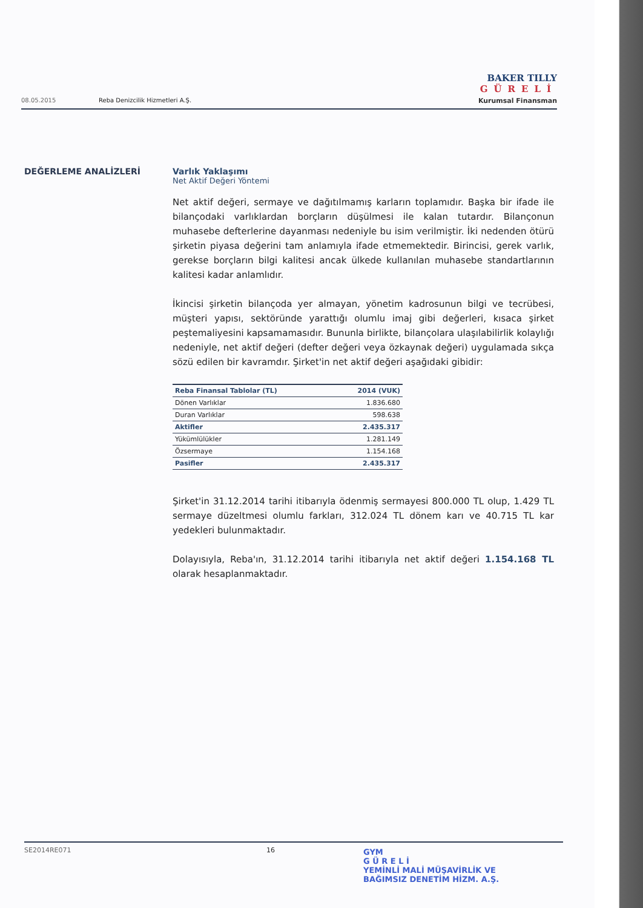BAKER TILLY
GÜRELİ
Kurumsal Finansman
08.05.2015 Reba Denizcilik Hizmetleri A.Ş.
DEĞERLEME ANALİZLERİ Varlık Yaklaşımı
Net Aktif Değeri Yöntemi
Net aktif değeri, sermaye ve dağıtılmamış karların toplamıdır. Başka bir ifade ile bilançodaki varlıklardan borçların düşülmesi ile kalan tutardır. Bilançonun muhasebe defterlerine dayanması nedeniyle bu isim verilmiştir. İki nedenden ötürü şirketin piyasa değerini tam anlamıyla ifade etmemektedir. Birincisi, gerek varlık, gerekse borçların bilgi kalitesi ancak ülkede kullanılan muhasebe standartlarının kalitesi kadar anlamlıdır.
İkincisi şirketin bilançoda yer almayan, yönetim kadrosunun bilgi ve tecrübesi, müşteri yapısı, sektöründe yarattığı olumlu imaj gibi değerleri, kısaca şirket peştemaliyesini kapsamamasıdır. Bununla birlikte, bilançolara ulaşılabilirlik kolaylığı nedeniyle, net aktif değeri (defter değeri veya özkaynak değeri) uygulamada sıkça sözü edilen bir kavramdır. Şirket'in net aktif değeri aşağıdaki gibidir:
| Reba Finansal Tablolar (TL) | 2014 (VUK) |
| --- | --- |
| Dönen Varlıklar | 1.836.680 |
| Duran Varlıklar | 598.638 |
| Aktifler | 2.435.317 |
| Yükümlülükler | 1.281.149 |
| Özsermaye | 1.154.168 |
| Pasifler | 2.435.317 |
Şirket'in 31.12.2014 tarihi itibarıyla ödenmiş sermayesi 800.000 TL olup, 1.429 TL sermaye düzeltmesi olumlu farkları, 312.024 TL dönem karı ve 40.715 TL kar yedekleri bulunmaktadır.
Dolayısıyla, Reba'ın, 31.12.2014 tarihi itibarıyla net aktif değeri 1.154.168 TL olarak hesaplanmaktadır.
SE2014RE071 16
GYM
G Ü R E L İ
YEMİNLİ MALİ MÜŞAVİRLİK VE
BAĞIMSIZ DENETİM HİZM. A.Ş.